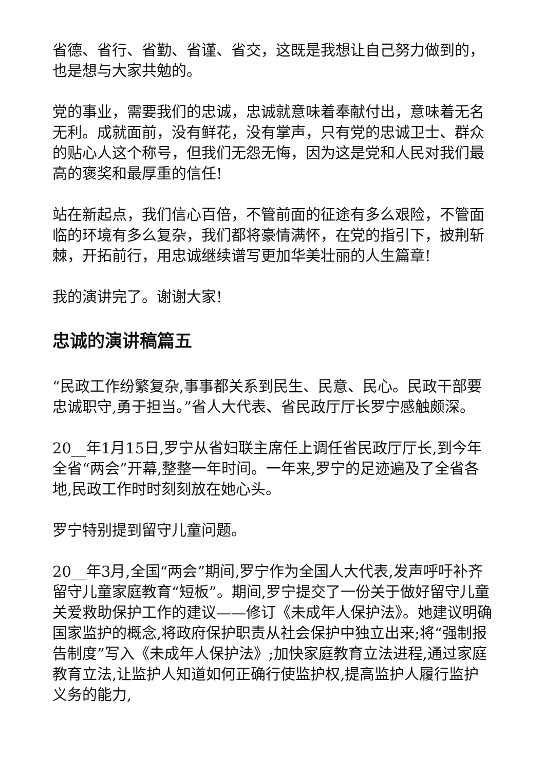省德、省行、省勤、省谨、省交，这既是我想让自己努力做到的，也是想与大家共勉的。
党的事业，需要我们的忠诚，忠诚就意味着奉献付出，意味着无名无利。成就面前，没有鲜花，没有掌声，只有党的忠诚卫士、群众的贴心人这个称号，但我们无怨无悔，因为这是党和人民对我们最高的褒奖和最厚重的信任!
站在新起点，我们信心百倍，不管前面的征途有多么艰险，不管面临的环境有多么复杂，我们都将豪情满怀，在党的指引下，披荆斩棘，开拓前行，用忠诚继续谱写更加华美壮丽的人生篇章!
我的演讲完了。谢谢大家!
忠诚的演讲稿篇五
“民政工作纷繁复杂,事事都关系到民生、民意、民心。民政干部要忠诚职守,勇于担当。”省人大代表、省民政厅厅长罗宁感触颇深。
20__年1月15日,罗宁从省妇联主席任上调任省民政厅厅长,到今年全省“两会”开幕,整整一年时间。一年来,罗宁的足迹遍及了全省各地,民政工作时时刻刻放在她心头。
罗宁特别提到留守儿童问题。
20__年3月,全国“两会”期间,罗宁作为全国人大代表,发声呼吁补齐留守儿童家庭教育“短板”。期间,罗宁提交了一份关于做好留守儿童关爱救助保护工作的建议——修订《未成年人保护法》。她建议明确国家监护的概念,将政府保护职责从社会保护中独立出来;将“强制报告制度”写入《未成年人保护法》;加快家庭教育立法进程,通过家庭教育立法,让监护人知道如何正确行使监护权,提高监护人履行监护义务的能力,